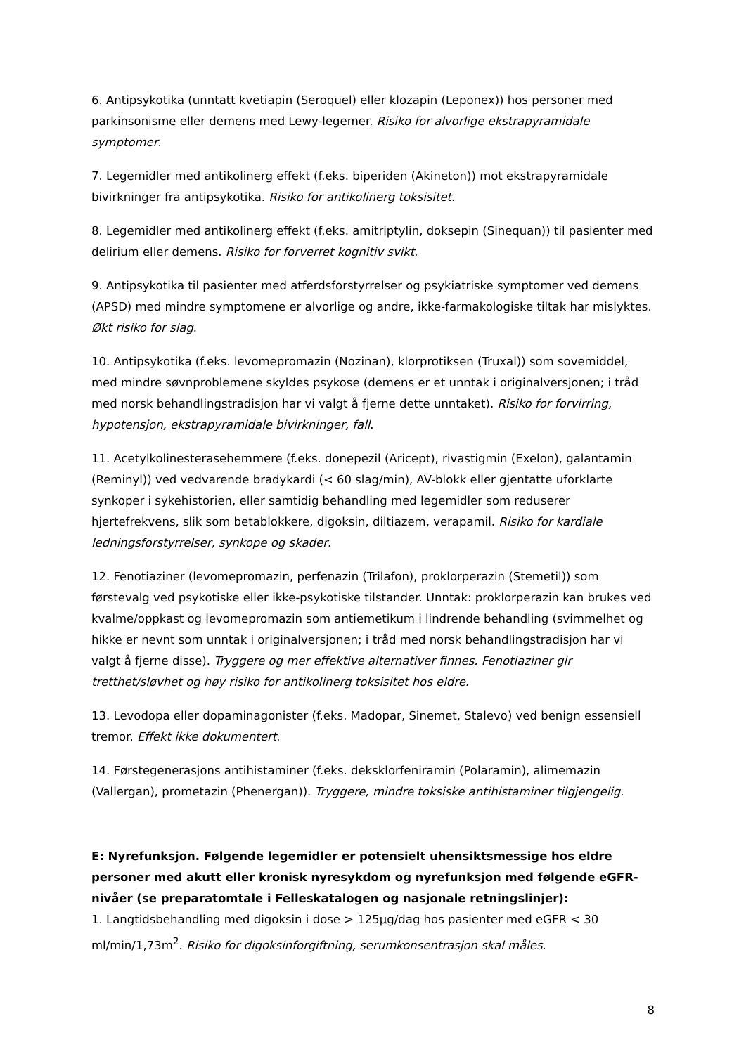6. Antipsykotika (unntatt kvetiapin (Seroquel) eller klozapin (Leponex)) hos personer med parkinsonisme eller demens med Lewy-legemer. Risiko for alvorlige ekstrapyramidale symptomer.
7. Legemidler med antikolinerg effekt (f.eks. biperiden (Akineton)) mot ekstrapyramidale bivirkninger fra antipsykotika. Risiko for antikolinerg toksisitet.
8. Legemidler med antikolinerg effekt (f.eks. amitriptylin, doksepin (Sinequan)) til pasienter med delirium eller demens. Risiko for forverret kognitiv svikt.
9. Antipsykotika til pasienter med atferdsforstyrrelser og psykiatriske symptomer ved demens (APSD) med mindre symptomene er alvorlige og andre, ikke-farmakologiske tiltak har mislyktes. Økt risiko for slag.
10. Antipsykotika (f.eks. levomepromazin (Nozinan), klorprotiksen (Truxal)) som sovemiddel, med mindre søvnproblemene skyldes psykose (demens er et unntak i originalversjonen; i tråd med norsk behandlingstradisjon har vi valgt å fjerne dette unntaket). Risiko for forvirring, hypotensjon, ekstrapyramidale bivirkninger, fall.
11. Acetylkolinesterasehemmere (f.eks. donepezil (Aricept), rivastigmin (Exelon), galantamin (Reminyl)) ved vedvarende bradykardi (< 60 slag/min), AV-blokk eller gjentatte uforklarte synkoper i sykehistorien, eller samtidig behandling med legemidler som reduserer hjertefrekvens, slik som betablokkere, digoksin, diltiazem, verapamil. Risiko for kardiale ledningsforstyrrelser, synkope og skader.
12. Fenotiaziner (levomepromazin, perfenazin (Trilafon), proklorperazin (Stemetil)) som førstevalg ved psykotiske eller ikke-psykotiske tilstander. Unntak: proklorperazin kan brukes ved kvalme/oppkast og levomepromazin som antiemetikum i lindrende behandling (svimmelhet og hikke er nevnt som unntak i originalversjonen; i tråd med norsk behandlingstradisjon har vi valgt å fjerne disse). Tryggere og mer effektive alternativer finnes. Fenotiaziner gir tretthet/sløvhet og høy risiko for antikolinerg toksisitet hos eldre.
13. Levodopa eller dopaminagonister (f.eks. Madopar, Sinemet, Stalevo) ved benign essensiell tremor. Effekt ikke dokumentert.
14. Førstegenerasjons antihistaminer (f.eks. deksklorfeniramin (Polaramin), alimemazin (Vallergan), prometazin (Phenergan)). Tryggere, mindre toksiske antihistaminer tilgjengelig.
E: Nyrefunksjon. Følgende legemidler er potensielt uhensiktsmessige hos eldre personer med akutt eller kronisk nyresykdom og nyrefunksjon med følgende eGFR-nivåer (se preparatomtale i Felleskatalogen og nasjonale retningslinjer):
1. Langtidsbehandling med digoksin i dose > 125µg/dag hos pasienter med eGFR < 30 ml/min/1,73m<sup>2</sup>. Risiko for digoksinforgiftning, serumkonsentrasjon skal måles.
8